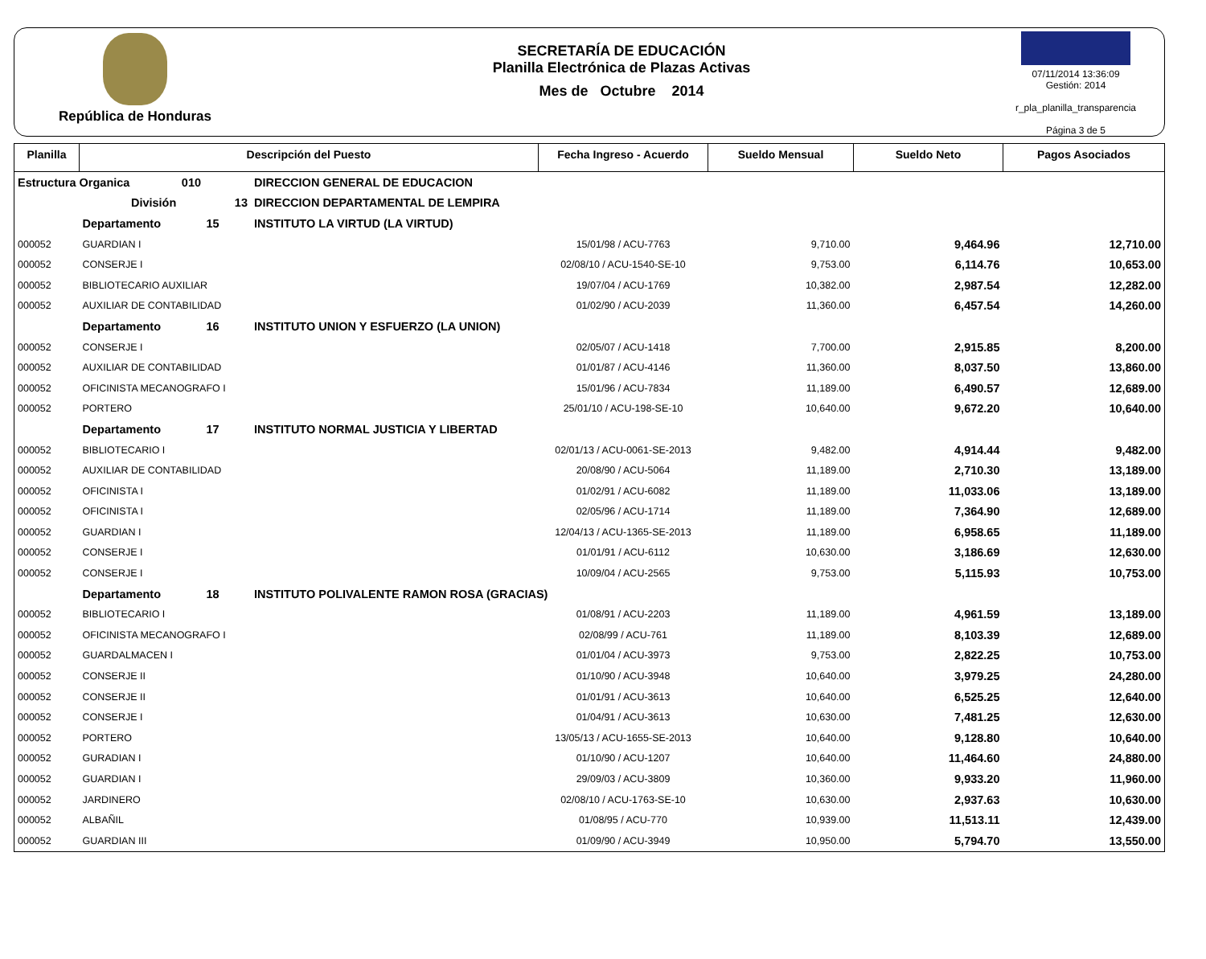República de Honduras
SECRETARÍA DE EDUCACIÓN
Planilla Electrónica de Plazas Activas
Mes de Octubre 2014
07/11/2014 13:36:09
Gestión: 2014
r_pla_planilla_transparencia
Página 3 de 5
| Planilla | Descripción del Puesto | | Fecha Ingreso - Acuerdo | Sueldo Mensual | Sueldo Neto | Pagos Asociados |
| --- | --- | --- | --- | --- | --- | --- |
| Estructura Organica 010 | | DIRECCION GENERAL DE EDUCACION | | | | |
| | División 13 | DIRECCION DEPARTAMENTAL DE LEMPIRA | | | | |
| | Departamento 15 | INSTITUTO LA VIRTUD (LA VIRTUD) | | | | |
| 000052 | GUARDIAN I | | 15/01/98 / ACU-7763 | 9,710.00 | 9,464.96 | 12,710.00 |
| 000052 | CONSERJE I | | 02/08/10 / ACU-1540-SE-10 | 9,753.00 | 6,114.76 | 10,653.00 |
| 000052 | BIBLIOTECARIO AUXILIAR | | 19/07/04 / ACU-1769 | 10,382.00 | 2,987.54 | 12,282.00 |
| 000052 | AUXILIAR DE CONTABILIDAD | | 01/02/90 / ACU-2039 | 11,360.00 | 6,457.54 | 14,260.00 |
| | Departamento 16 | INSTITUTO UNION Y ESFUERZO (LA UNION) | | | | |
| 000052 | CONSERJE I | | 02/05/07 / ACU-1418 | 7,700.00 | 2,915.85 | 8,200.00 |
| 000052 | AUXILIAR DE CONTABILIDAD | | 01/01/87 / ACU-4146 | 11,360.00 | 8,037.50 | 13,860.00 |
| 000052 | OFICINISTA MECANOGRAFO I | | 15/01/96 / ACU-7834 | 11,189.00 | 6,490.57 | 12,689.00 |
| 000052 | PORTERO | | 25/01/10 / ACU-198-SE-10 | 10,640.00 | 9,672.20 | 10,640.00 |
| | Departamento 17 | INSTITUTO NORMAL JUSTICIA Y LIBERTAD | | | | |
| 000052 | BIBLIOTECARIO I | | 02/01/13 / ACU-0061-SE-2013 | 9,482.00 | 4,914.44 | 9,482.00 |
| 000052 | AUXILIAR DE CONTABILIDAD | | 20/08/90 / ACU-5064 | 11,189.00 | 2,710.30 | 13,189.00 |
| 000052 | OFICINISTA I | | 01/02/91 / ACU-6082 | 11,189.00 | 11,033.06 | 13,189.00 |
| 000052 | OFICINISTA I | | 02/05/96 / ACU-1714 | 11,189.00 | 7,364.90 | 12,689.00 |
| 000052 | GUARDIAN I | | 12/04/13 / ACU-1365-SE-2013 | 11,189.00 | 6,958.65 | 11,189.00 |
| 000052 | CONSERJE I | | 01/01/91 / ACU-6112 | 10,630.00 | 3,186.69 | 12,630.00 |
| 000052 | CONSERJE I | | 10/09/04 / ACU-2565 | 9,753.00 | 5,115.93 | 10,753.00 |
| | Departamento 18 | INSTITUTO POLIVALENTE RAMON ROSA (GRACIAS) | | | | |
| 000052 | BIBLIOTECARIO I | | 01/08/91 / ACU-2203 | 11,189.00 | 4,961.59 | 13,189.00 |
| 000052 | OFICINISTA MECANOGRAFO I | | 02/08/99 / ACU-761 | 11,189.00 | 8,103.39 | 12,689.00 |
| 000052 | GUARDALMACEN I | | 01/01/04 / ACU-3973 | 9,753.00 | 2,822.25 | 10,753.00 |
| 000052 | CONSERJE II | | 01/10/90 / ACU-3948 | 10,640.00 | 3,979.25 | 24,280.00 |
| 000052 | CONSERJE II | | 01/01/91 / ACU-3613 | 10,640.00 | 6,525.25 | 12,640.00 |
| 000052 | CONSERJE I | | 01/04/91 / ACU-3613 | 10,630.00 | 7,481.25 | 12,630.00 |
| 000052 | PORTERO | | 13/05/13 / ACU-1655-SE-2013 | 10,640.00 | 9,128.80 | 10,640.00 |
| 000052 | GURADIAN I | | 01/10/90 / ACU-1207 | 10,640.00 | 11,464.60 | 24,880.00 |
| 000052 | GUARDIAN I | | 29/09/03 / ACU-3809 | 10,360.00 | 9,933.20 | 11,960.00 |
| 000052 | JARDINERO | | 02/08/10 / ACU-1763-SE-10 | 10,630.00 | 2,937.63 | 10,630.00 |
| 000052 | ALBAÑIL | | 01/08/95 / ACU-770 | 10,939.00 | 11,513.11 | 12,439.00 |
| 000052 | GUARDIAN III | | 01/09/90 / ACU-3949 | 10,950.00 | 5,794.70 | 13,550.00 |